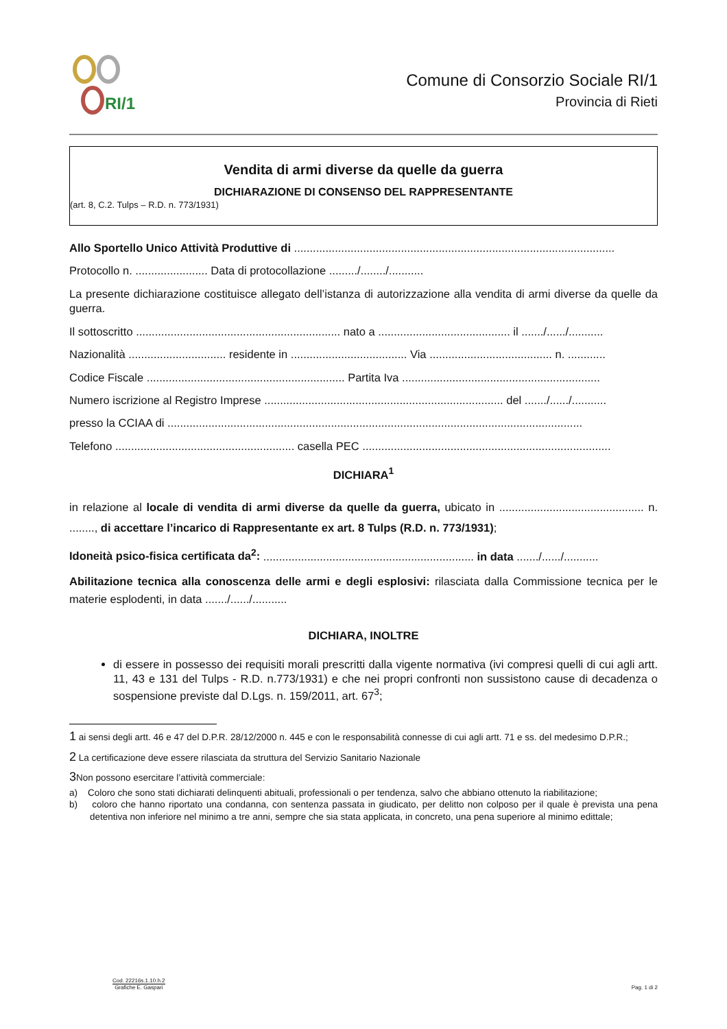RI/1
Comune di Consorzio Sociale RI/1
Provincia di Rieti
Vendita di armi diverse da quelle da guerra
DICHIARAZIONE DI CONSENSO DEL RAPPRESENTANTE
(art. 8, C.2. Tulps – R.D. n. 773/1931)
Allo Sportello Unico Attività Produttive di ......................................................................................................
Protocollo n. ....................... Data di protocollazione ........./......../...........
La presente dichiarazione costituisce allegato dell’istanza di autorizzazione alla vendita di armi diverse da quelle da guerra.
Il sottoscritto ................................................................. nato a .......................................... il ......./....../...........
Nazionalità ............................... residente in ..................................... Via ....................................... n. ............
Codice Fiscale ............................................................... Partita Iva ...............................................................
Numero iscrizione al Registro Imprese ............................................................................ del ......./....../...........
presso la CCIAA di ....................................................................................................................................
Telefono ......................................................... casella PEC ...............................................................................
DICHIARA<sup>1</sup>
in relazione al locale di vendita di armi diverse da quelle da guerra, ubicato in .............................................. n. ........, di accettare l’incarico di Rappresentante ex art. 8 Tulps (R.D. n. 773/1931);
Idoneità psico-fisica certificata da<sup>2</sup>: ................................................................... in data ......./....../...........
Abilitazione tecnica alla conoscenza delle armi e degli esplosivi: rilasciata dalla Commissione tecnica per le materie esplodenti, in data ......./....../...........
DICHIARA, INOLTRE
di essere in possesso dei requisiti morali prescritti dalla vigente normativa (ivi compresi quelli di cui agli artt. 11, 43 e 131 del Tulps - R.D. n.773/1931) e che nei propri confronti non sussistono cause di decadenza o sospensione previste dal D.Lgs. n. 159/2011, art. 67<sup>3</sup>;
1 ai sensi degli artt. 46 e 47 del D.P.R. 28/12/2000 n. 445 e con le responsabilità connesse di cui agli artt. 71 e ss. del medesimo D.P.R.;
2 La certificazione deve essere rilasciata da struttura del Servizio Sanitario Nazionale
3Non possono esercitare l’attività commerciale:
a) Coloro che sono stati dichiarati delinquenti abituali, professionali o per tendenza, salvo che abbiano ottenuto la riabilitazione;
b) coloro che hanno riportato una condanna, con sentenza passata in giudicato, per delitto non colposo per il quale è prevista una pena detentiva non inferiore nel minimo a tre anni, sempre che sia stata applicata, in concreto, una pena superiore al minimo edittale;
Cod. 22216s.1.10.h.2
Grafiche E. Gaspari
Pag. 1 di 2